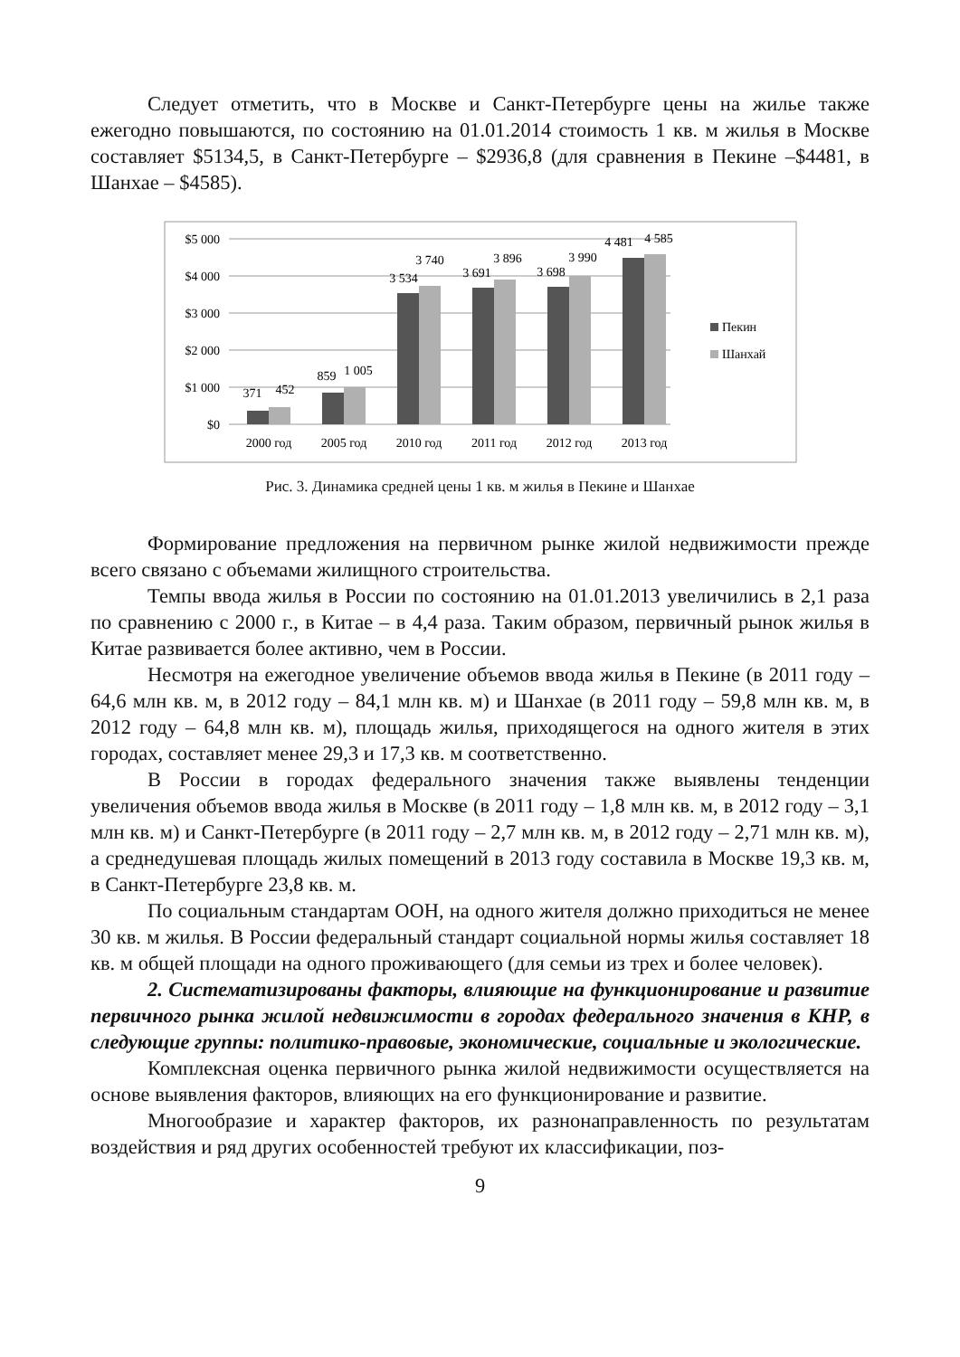Следует отметить, что в Москве и Санкт-Петербурге цены на жилье также ежегодно повышаются, по состоянию на 01.01.2014 стоимость 1 кв. м жилья в Москве составляет $5134,5, в Санкт-Петербурге – $2936,8 (для сравнения в Пекине –$4481, в Шанхае – $4585).
$5 000
$4 000
$3 000
$2 000
$1 000
$0
371
452
859
1 005
3 534
3 740
3 691
3 896
3 698
3 990
4 481
4 585
2000 год
2005 год
2010 год
2011 год
2012 год
2013 год
Пекин
Шанхай
Рис. 3. Динамика средней цены 1 кв. м жилья в Пекине и Шанхае
Формирование предложения на первичном рынке жилой недвижимости прежде всего связано с объемами жилищного строительства.
Темпы ввода жилья в России по состоянию на 01.01.2013 увеличились в 2,1 раза по сравнению с 2000 г., в Китае – в 4,4 раза. Таким образом, первичный рынок жилья в Китае развивается более активно, чем в России.
Несмотря на ежегодное увеличение объемов ввода жилья в Пекине (в 2011 году – 64,6 млн кв. м, в 2012 году – 84,1 млн кв. м) и Шанхае (в 2011 году – 59,8 млн кв. м, в 2012 году – 64,8 млн кв. м), площадь жилья, приходящегося на одного жителя в этих городах, составляет менее 29,3 и 17,3 кв. м соответственно.
В России в городах федерального значения также выявлены тенденции увеличения объемов ввода жилья в Москве (в 2011 году – 1,8 млн кв. м, в 2012 году – 3,1 млн кв. м) и Санкт-Петербурге (в 2011 году – 2,7 млн кв. м, в 2012 году – 2,71 млн кв. м), а среднедушевая площадь жилых помещений в 2013 году составила в Москве 19,3 кв. м, в Санкт-Петербурге 23,8 кв. м.
По социальным стандартам ООН, на одного жителя должно приходиться не менее 30 кв. м жилья. В России федеральный стандарт социальной нормы жилья составляет 18 кв. м общей площади на одного проживающего (для семьи из трех и более человек).
2. Систематизированы факторы, влияющие на функционирование и развитие первичного рынка жилой недвижимости в городах федерального значения в КНР, в следующие группы: политико-правовые, экономические, социальные и экологические.
Комплексная оценка первичного рынка жилой недвижимости осуществляется на основе выявления факторов, влияющих на его функционирование и развитие.
Многообразие и характер факторов, их разнонаправленность по результатам воздействия и ряд других особенностей требуют их классификации, поз-
9